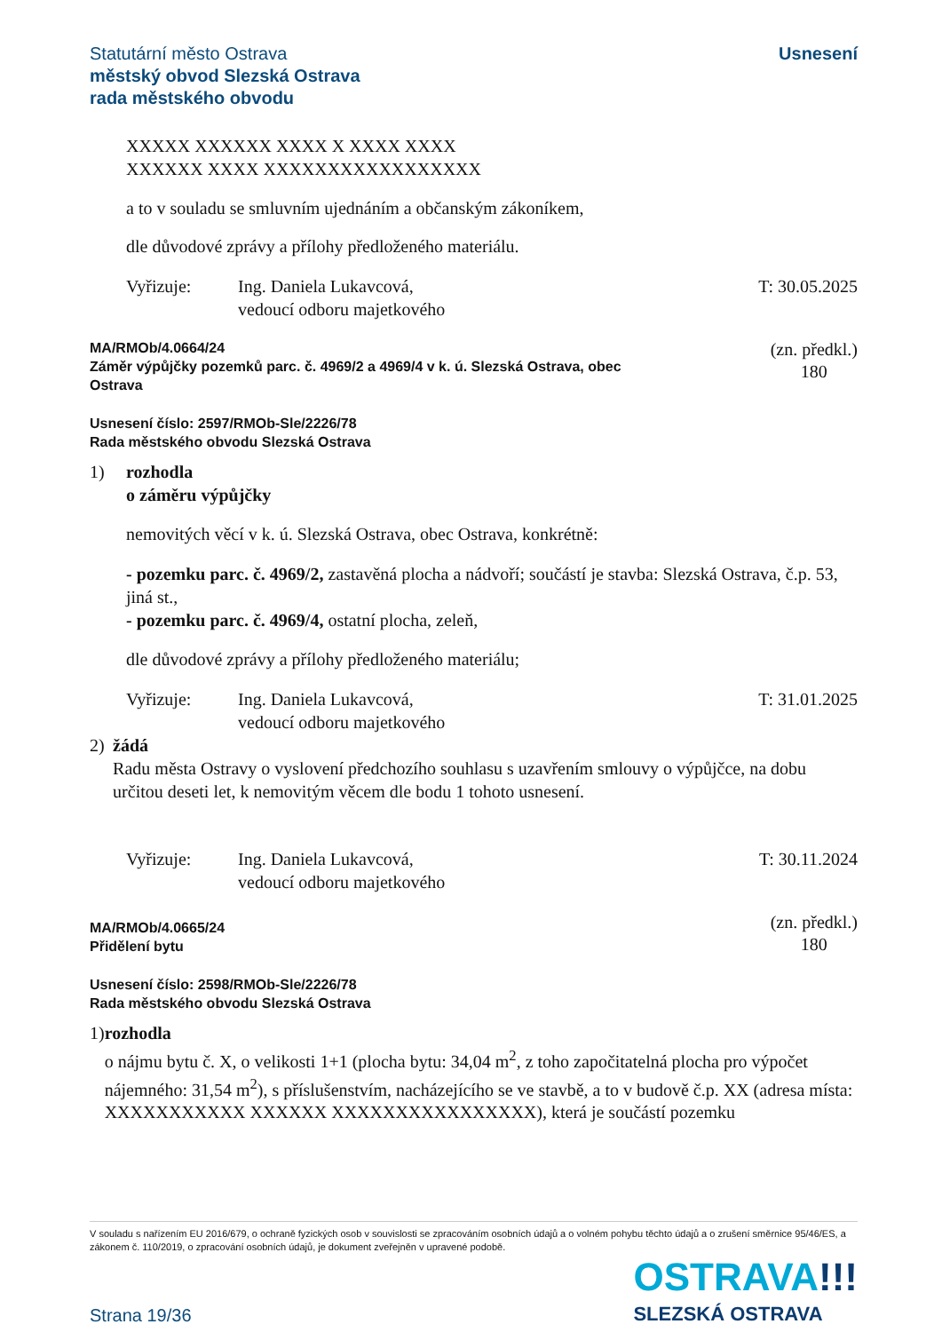Statutární město Ostrava
městský obvod Slezská Ostrava
rada městského obvodu
Usnesení
XXXXX XXXXXX XXXX X XXXX XXXX
XXXXXX XXXX XXXXXXXXXXXXXXXXX
a to v souladu se smluvním ujednáním a občanským zákoníkem,
dle důvodové zprávy a přílohy předloženého materiálu.
Vyřizuje: Ing. Daniela Lukavcová,
vedoucí odboru majetkového
T: 30.05.2025
MA/RMOb/4.0664/24
Záměr výpůjčky pozemků parc. č. 4969/2 a 4969/4 v k. ú. Slezská Ostrava, obec
Ostrava
(zn. předkl.)
180
Usnesení číslo: 2597/RMOb-Sle/2226/78
Rada městského obvodu Slezská Ostrava
1) rozhodla
o záměru výpůjčky
nemovitých věcí v k. ú. Slezská Ostrava, obec Ostrava, konkrétně:
- pozemku parc. č. 4969/2, zastavěná plocha a nádvoří; součástí je stavba: Slezská Ostrava, č.p. 53, jiná st.,
- pozemku parc. č. 4969/4, ostatní plocha, zeleň,
dle důvodové zprávy a přílohy předloženého materiálu;
Vyřizuje: Ing. Daniela Lukavcová,
vedoucí odboru majetkového
T: 31.01.2025
2) žádá
Radu města Ostravy o vyslovení předchozího souhlasu s uzavřením smlouvy o výpůjčce, na dobu určitou deseti let, k nemovitým věcem dle bodu 1 tohoto usnesení.
Vyřizuje: Ing. Daniela Lukavcová,
vedoucí odboru majetkového
T: 30.11.2024
MA/RMOb/4.0665/24
Přidělení bytu
(zn. předkl.)
180
Usnesení číslo: 2598/RMOb-Sle/2226/78
Rada městského obvodu Slezská Ostrava
1) rozhodla
o nájmu bytu č. X, o velikosti 1+1 (plocha bytu: 34,04 m<sup>2</sup>, z toho započitatelná plocha pro výpočet nájemného: 31,54 m<sup>2</sup>), s příslušenstvím, nacházejícího se ve stavbě, a to v budově č.p. XX (adresa místa: XXXXXXXXXXX XXXXXX XXXXXXXXXXXXXXXX), která je součástí pozemku
V souladu s nařízením EU 2016/679, o ochraně fyzických osob v souvislosti se zpracováním osobních údajů a o volném pohybu těchto údajů a o zrušení směrnice 95/46/ES, a zákonem č. 110/2019, o zpracování osobních údajů, je dokument zveřejněn v upravené podobě.
Strana 19/36
OSTRAVA!!!
SLEZSKÁ OSTRAVA